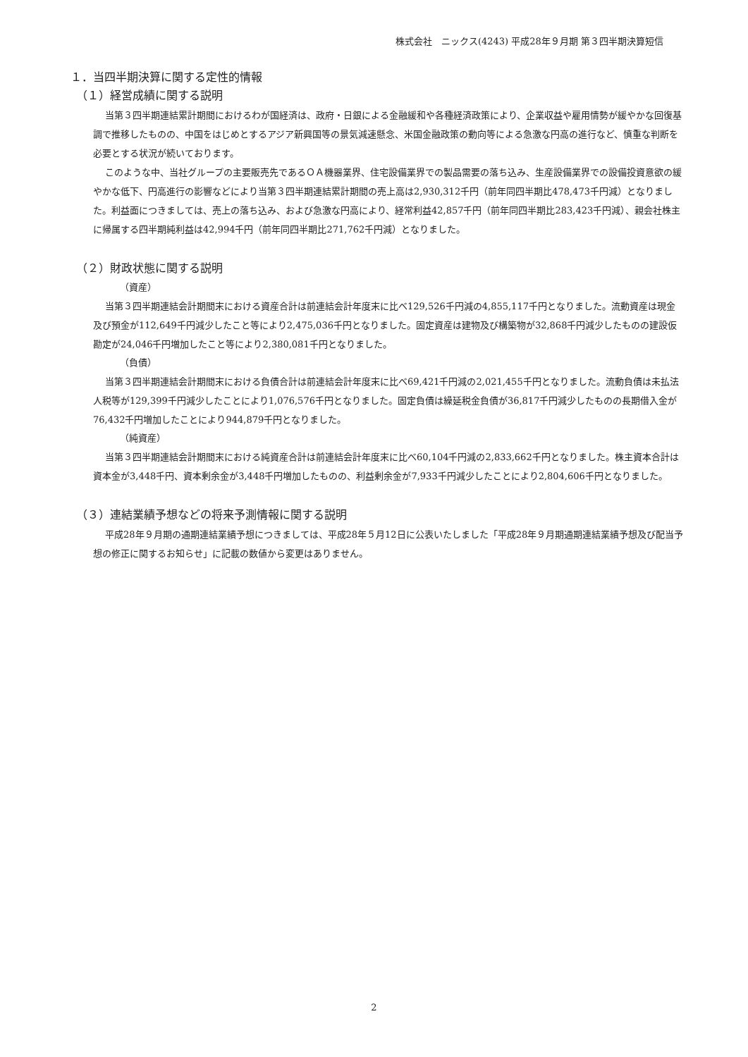株式会社　ニックス(4243) 平成28年９月期 第３四半期決算短信
１．当四半期決算に関する定性的情報
（１）経営成績に関する説明
当第３四半期連結累計期間におけるわが国経済は、政府・日銀による金融緩和や各種経済政策により、企業収益や雇用情勢が緩やかな回復基調で推移したものの、中国をはじめとするアジア新興国等の景気減速懸念、米国金融政策の動向等による急激な円高の進行など、慎重な判断を必要とする状況が続いております。
このような中、当社グループの主要販売先であるＯＡ機器業界、住宅設備業界での製品需要の落ち込み、生産設備業界での設備投資意欲の緩やかな低下、円高進行の影響などにより当第３四半期連結累計期間の売上高は2,930,312千円（前年同四半期比478,473千円減）となりました。利益面につきましては、売上の落ち込み、および急激な円高により、経常利益42,857千円（前年同四半期比283,423千円減）、親会社株主に帰属する四半期純利益は42,994千円（前年同四半期比271,762千円減）となりました。
（２）財政状態に関する説明
（資産）
当第３四半期連結会計期間末における資産合計は前連結会計年度末に比べ129,526千円減の4,855,117千円となりました。流動資産は現金及び預金が112,649千円減少したこと等により2,475,036千円となりました。固定資産は建物及び構築物が32,868千円減少したものの建設仮勘定が24,046千円増加したこと等により2,380,081千円となりました。
（負債）
当第３四半期連結会計期間末における負債合計は前連結会計年度末に比べ69,421千円減の2,021,455千円となりました。流動負債は未払法人税等が129,399千円減少したことにより1,076,576千円となりました。固定負債は繰延税金負債が36,817千円減少したものの長期借入金が76,432千円増加したことにより944,879千円となりました。
（純資産）
当第３四半期連結会計期間末における純資産合計は前連結会計年度末に比べ60,104千円減の2,833,662千円となりました。株主資本合計は資本金が3,448千円、資本剰余金が3,448千円増加したものの、利益剰余金が7,933千円減少したことにより2,804,606千円となりました。
（３）連結業績予想などの将来予測情報に関する説明
平成28年９月期の通期連結業績予想につきましては、平成28年５月12日に公表いたしました「平成28年９月期通期連結業績予想及び配当予想の修正に関するお知らせ」に記載の数値から変更はありません。
2